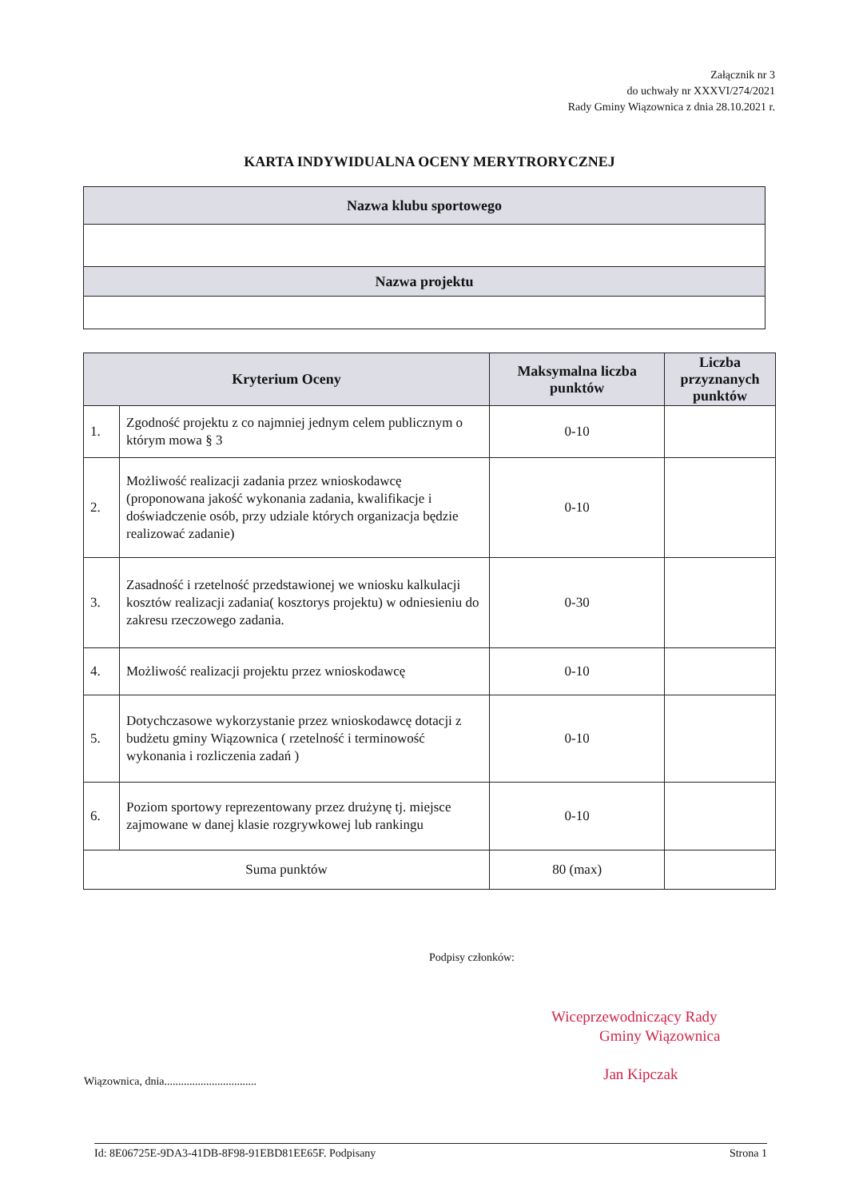Załącznik nr 3
do uchwały nr XXXVI/274/2021
Rady Gminy Wiązownica z dnia 28.10.2021 r.
KARTA INDYWIDUALNA OCENY MERYTRORYCZNEJ
| Nazwa klubu sportowego |
| --- |
| Nazwa projektu |
| Kryterium Oceny | | Maksymalna liczba punktów | Liczba przyznanych punktów |
| --- | --- | --- | --- |
| 1. | Zgodność projektu z co najmniej jednym celem publicznym o którym mowa § 3 | 0-10 | |
| 2. | Możliwość realizacji zadania przez wnioskodawcę (proponowana jakość wykonania zadania, kwalifikacje i doświadczenie osób, przy udziale których organizacja będzie realizować zadanie) | 0-10 | |
| 3. | Zasadność i rzetelność przedstawionej we wniosku kalkulacji kosztów realizacji zadania( kosztorys projektu) w odniesieniu do zakresu rzeczowego zadania. | 0-30 | |
| 4. | Możliwość realizacji projektu przez wnioskodawcę | 0-10 | |
| 5. | Dotychczasowe wykorzystanie przez wnioskodawcę dotacji z budżetu gminy Wiązownica ( rzetelność i terminowość wykonania i rozliczenia zadań ) | 0-10 | |
| 6. | Poziom sportowy reprezentowany przez drużynę tj. miejsce zajmowane w danej klasie rozgrywkowej lub rankingu | 0-10 | |
| Suma punktów | | 80 (max) | |
Podpisy członków:
Wiceprzewodniczący Rady
Gminy Wiązownica
Jan Kipczak
Wiązownica, dnia.................................
Id: 8E06725E-9DA3-41DB-8F98-91EBD81EE65F. Podpisany Strona 1